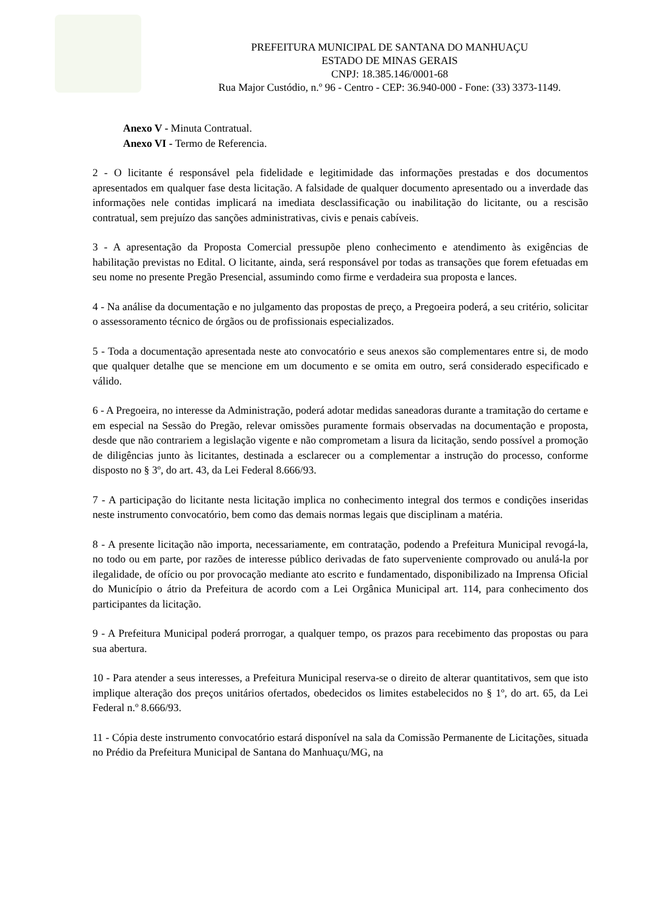PREFEITURA MUNICIPAL DE SANTANA DO MANHUAÇU
ESTADO DE MINAS GERAIS
CNPJ: 18.385.146/0001-68
Rua Major Custódio, n.º 96 - Centro - CEP: 36.940-000 - Fone: (33) 3373-1149.
Anexo V - Minuta Contratual.
Anexo VI - Termo de Referencia.
2 - O licitante é responsável pela fidelidade e legitimidade das informações prestadas e dos documentos apresentados em qualquer fase desta licitação. A falsidade de qualquer documento apresentado ou a inverdade das informações nele contidas implicará na imediata desclassificação ou inabilitação do licitante, ou a rescisão contratual, sem prejuízo das sanções administrativas, civis e penais cabíveis.
3 - A apresentação da Proposta Comercial pressupõe pleno conhecimento e atendimento às exigências de habilitação previstas no Edital. O licitante, ainda, será responsável por todas as transações que forem efetuadas em seu nome no presente Pregão Presencial, assumindo como firme e verdadeira sua proposta e lances.
4 - Na análise da documentação e no julgamento das propostas de preço, a Pregoeira poderá, a seu critério, solicitar o assessoramento técnico de órgãos ou de profissionais especializados.
5 - Toda a documentação apresentada neste ato convocatório e seus anexos são complementares entre si, de modo que qualquer detalhe que se mencione em um documento e se omita em outro, será considerado especificado e válido.
6 - A Pregoeira, no interesse da Administração, poderá adotar medidas saneadoras durante a tramitação do certame e em especial na Sessão do Pregão, relevar omissões puramente formais observadas na documentação e proposta, desde que não contrariem a legislação vigente e não comprometam a lisura da licitação, sendo possível a promoção de diligências junto às licitantes, destinada a esclarecer ou a complementar a instrução do processo, conforme disposto no § 3º, do art. 43, da Lei Federal 8.666/93.
7 - A participação do licitante nesta licitação implica no conhecimento integral dos termos e condições inseridas neste instrumento convocatório, bem como das demais normas legais que disciplinam a matéria.
8 - A presente licitação não importa, necessariamente, em contratação, podendo a Prefeitura Municipal revogá-la, no todo ou em parte, por razões de interesse público derivadas de fato superveniente comprovado ou anulá-la por ilegalidade, de ofício ou por provocação mediante ato escrito e fundamentado, disponibilizado na Imprensa Oficial do Município o átrio da Prefeitura de acordo com a Lei Orgânica Municipal art. 114, para conhecimento dos participantes da licitação.
9 - A Prefeitura Municipal poderá prorrogar, a qualquer tempo, os prazos para recebimento das propostas ou para sua abertura.
10 - Para atender a seus interesses, a Prefeitura Municipal reserva-se o direito de alterar quantitativos, sem que isto implique alteração dos preços unitários ofertados, obedecidos os limites estabelecidos no § 1º, do art. 65, da Lei Federal n.º 8.666/93.
11 - Cópia deste instrumento convocatório estará disponível na sala da Comissão Permanente de Licitações, situada no Prédio da Prefeitura Municipal de Santana do Manhuaçu/MG, na